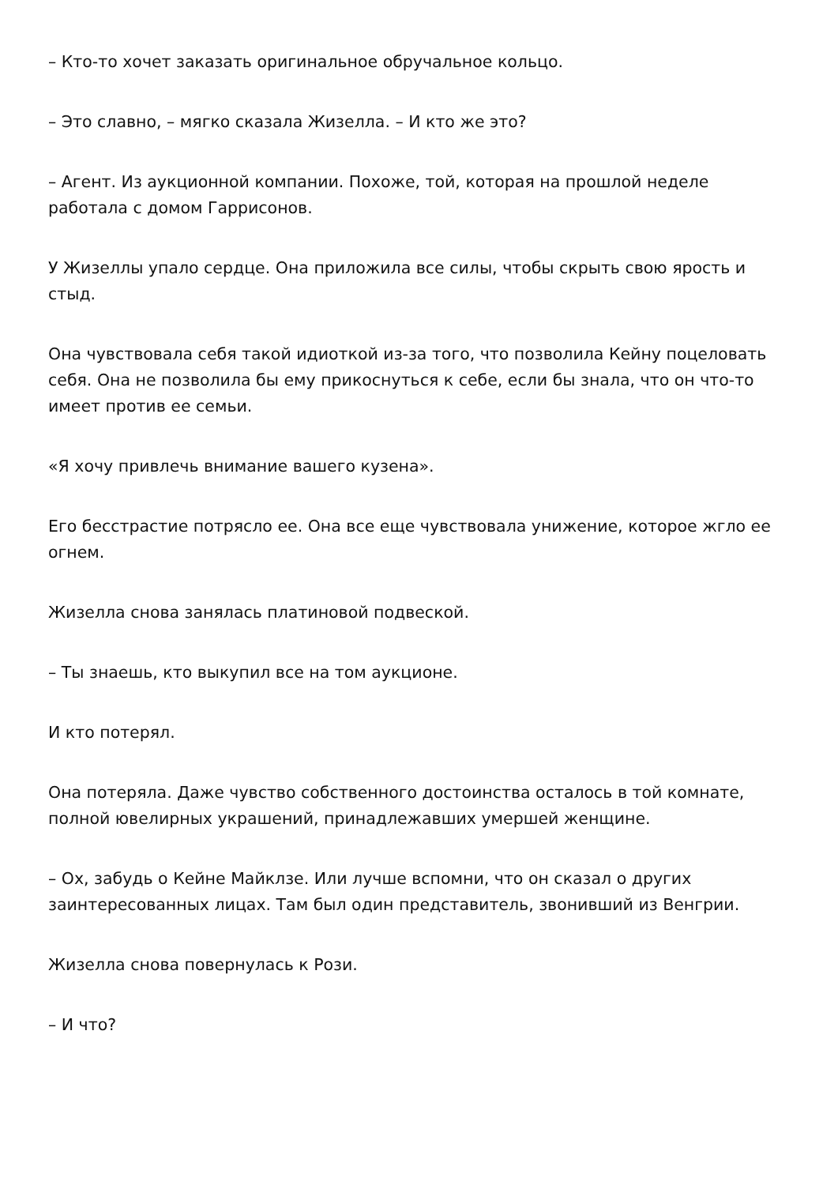– Кто-то хочет заказать оригинальное обручальное кольцо.
– Это славно, – мягко сказала Жизелла. – И кто же это?
– Агент. Из аукционной компании. Похоже, той, которая на прошлой неделе работала с домом Гаррисонов.
У Жизеллы упало сердце. Она приложила все силы, чтобы скрыть свою ярость и стыд.
Она чувствовала себя такой идиоткой из-за того, что позволила Кейну поцеловать себя. Она не позволила бы ему прикоснуться к себе, если бы знала, что он что-то имеет против ее семьи.
«Я хочу привлечь внимание вашего кузена».
Его бесстрастие потрясло ее. Она все еще чувствовала унижение, которое жгло ее огнем.
Жизелла снова занялась платиновой подвеской.
– Ты знаешь, кто выкупил все на том аукционе.
И кто потерял.
Она потеряла. Даже чувство собственного достоинства осталось в той комнате, полной ювелирных украшений, принадлежавших умершей женщине.
– Ох, забудь о Кейне Майклзе. Или лучше вспомни, что он сказал о других заинтересованных лицах. Там был один представитель, звонивший из Венгрии.
Жизелла снова повернулась к Рози.
– И что?